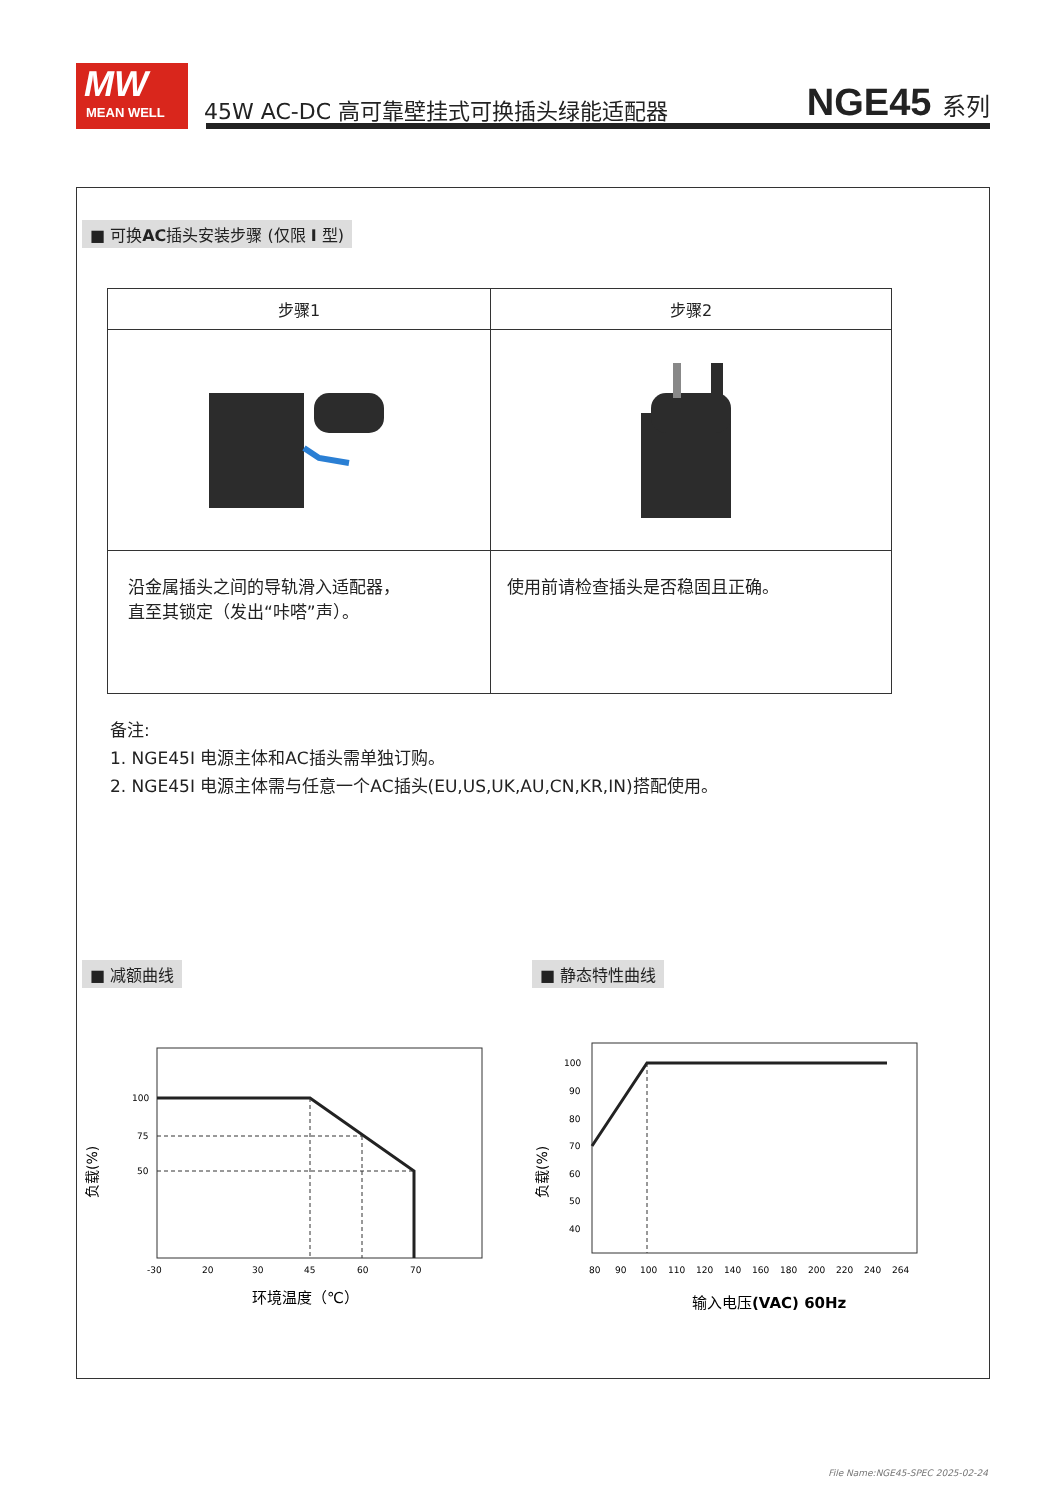MW
MEAN WELL
45W AC-DC 高可靠壁挂式可换插头绿能适配器
NGE45 系列
■ 可换AC插头安装步骤 (仅限 I 型)
| 步骤1 | 步骤2 |
| --- | --- |
| 沿金属插头之间的导轨滑入适配器， 直至其锁定（发出“咔嗒”声）。 | 使用前请检查插头是否稳固且正确。 |
备注:
1. NGE45I 电源主体和AC插头需单独订购。
2. NGE45I 电源主体需与任意一个AC插头(EU,US,UK,AU,CN,KR,IN)搭配使用。
■ 减额曲线
100
75
50
-30
20
30
45
60
70
环境温度（℃）
负载(%)
■ 静态特性曲线
100
90
80
70
60
50
40
80
90
100
110
120
140
160
180
200
220
240
264
输入电压(VAC) 60Hz
负载(%)
File Name:NGE45-SPEC 2025-02-24